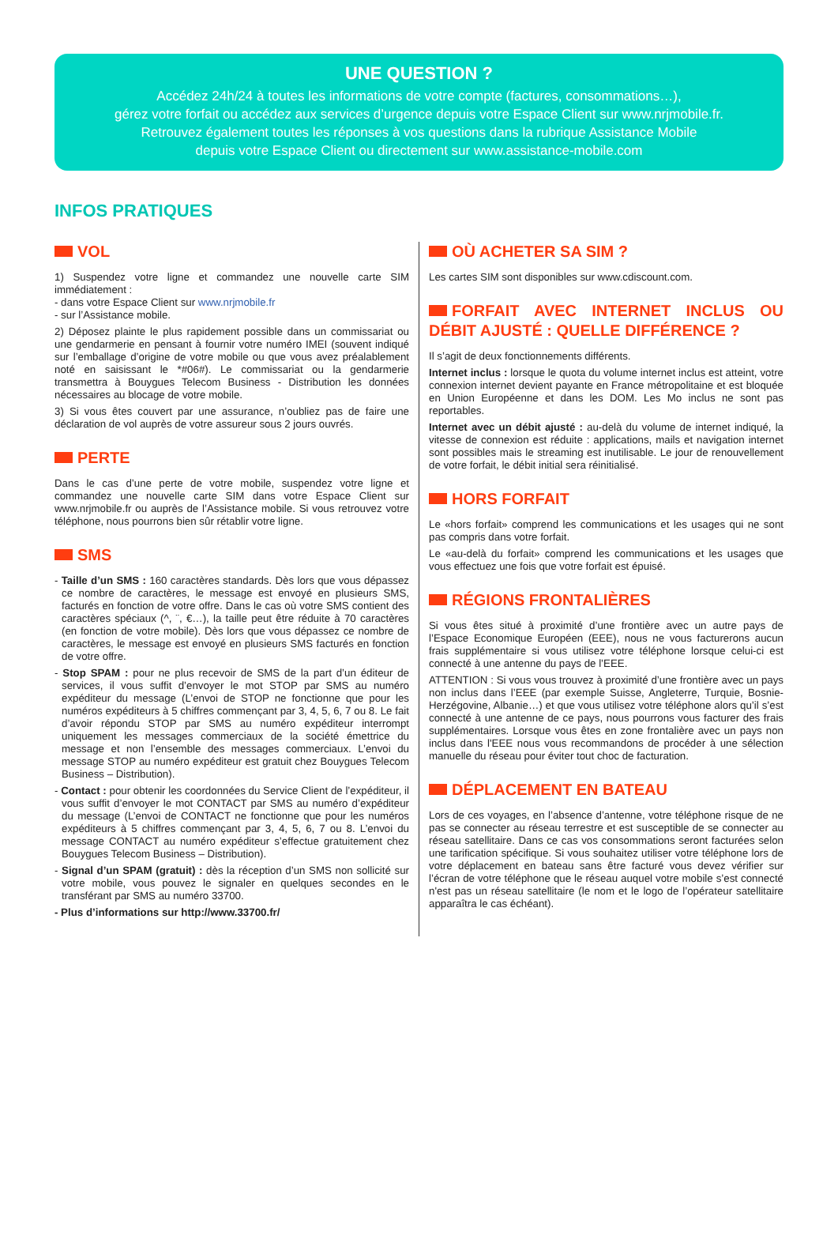UNE QUESTION ?
Accédez 24h/24 à toutes les informations de votre compte (factures, consommations…),
gérez votre forfait ou accédez aux services d’urgence depuis votre Espace Client sur www.nrjmobile.fr.
Retrouvez également toutes les réponses à vos questions dans la rubrique Assistance Mobile
depuis votre Espace Client ou directement sur www.assistance-mobile.com
INFOS PRATIQUES
VOL
1) Suspendez votre ligne et commandez une nouvelle carte SIM immédiatement :
- dans votre Espace Client sur www.nrjmobile.fr
- sur l’Assistance mobile.
2) Déposez plainte le plus rapidement possible dans un commissariat ou une gendarmerie en pensant à fournir votre numéro IMEI (souvent indiqué sur l’emballage d’origine de votre mobile ou que vous avez préalablement noté en saisissant le *#06#). Le commissariat ou la gendarmerie transmettra à Bouygues Telecom Business - Distribution les données nécessaires au blocage de votre mobile.
3) Si vous êtes couvert par une assurance, n’oubliez pas de faire une déclaration de vol auprès de votre assureur sous 2 jours ouvrés.
PERTE
Dans le cas d’une perte de votre mobile, suspendez votre ligne et commandez une nouvelle carte SIM dans votre Espace Client sur www.nrjmobile.fr ou auprès de l’Assistance mobile. Si vous retrouvez votre téléphone, nous pourrons bien sûr rétablir votre ligne.
SMS
- Taille d’un SMS : 160 caractères standards. Dès lors que vous dépassez ce nombre de caractères, le message est envoyé en plusieurs SMS, facturés en fonction de votre offre. Dans le cas où votre SMS contient des caractères spéciaux (^, ¨, €…), la taille peut être réduite à 70 caractères (en fonction de votre mobile). Dès lors que vous dépassez ce nombre de caractères, le message est envoyé en plusieurs SMS facturés en fonction de votre offre.
- Stop SPAM : pour ne plus recevoir de SMS de la part d’un éditeur de services, il vous suffit d’envoyer le mot STOP par SMS au numéro expéditeur du message (L’envoi de STOP ne fonctionne que pour les numéros expéditeurs à 5 chiffres commençant par 3, 4, 5, 6, 7 ou 8. Le fait d’avoir répondu STOP par SMS au numéro expéditeur interrompt uniquement les messages commerciaux de la société émettrice du message et non l’ensemble des messages commerciaux. L’envoi du message STOP au numéro expéditeur est gratuit chez Bouygues Telecom Business – Distribution).
- Contact : pour obtenir les coordonnées du Service Client de l’expéditeur, il vous suffit d’envoyer le mot CONTACT par SMS au numéro d’expéditeur du message (L’envoi de CONTACT ne fonctionne que pour les numéros expéditeurs à 5 chiffres commençant par 3, 4, 5, 6, 7 ou 8. L’envoi du message CONTACT au numéro expéditeur s’effectue gratuitement chez Bouygues Telecom Business – Distribution).
- Signal d’un SPAM (gratuit) : dès la réception d’un SMS non sollicité sur votre mobile, vous pouvez le signaler en quelques secondes en le transférant par SMS au numéro 33700.
- Plus d’informations sur http://www.33700.fr/
OÙ ACHETER SA SIM ?
Les cartes SIM sont disponibles sur www.cdiscount.com.
FORFAIT AVEC INTERNET INCLUS OU DÉBIT AJUSTÉ : QUELLE DIFFÉRENCE ?
Il s’agit de deux fonctionnements différents.
Internet inclus : lorsque le quota du volume internet inclus est atteint, votre connexion internet devient payante en France métropolitaine et est bloquée en Union Européenne et dans les DOM. Les Mo inclus ne sont pas reportables.
Internet avec un débit ajusté : au-delà du volume de internet indiqué, la vitesse de connexion est réduite : applications, mails et navigation internet sont possibles mais le streaming est inutilisable. Le jour de renouvellement de votre forfait, le débit initial sera réinitialisé.
HORS FORFAIT
Le «hors forfait» comprend les communications et les usages qui ne sont pas compris dans votre forfait.
Le «au-delà du forfait» comprend les communications et les usages que vous effectuez une fois que votre forfait est épuisé.
RÉGIONS FRONTALIÈRES
Si vous êtes situé à proximité d’une frontière avec un autre pays de l’Espace Economique Européen (EEE), nous ne vous facturerons aucun frais supplémentaire si vous utilisez votre téléphone lorsque celui-ci est connecté à une antenne du pays de l’EEE.
ATTENTION : Si vous vous trouvez à proximité d’une frontière avec un pays non inclus dans l’EEE (par exemple Suisse, Angleterre, Turquie, Bosnie-Herzégovine, Albanie…) et que vous utilisez votre téléphone alors qu’il s’est connecté à une antenne de ce pays, nous pourrons vous facturer des frais supplémentaires. Lorsque vous êtes en zone frontalière avec un pays non inclus dans l'EEE nous vous recommandons de procéder à une sélection manuelle du réseau pour éviter tout choc de facturation.
DÉPLACEMENT EN BATEAU
Lors de ces voyages, en l’absence d’antenne, votre téléphone risque de ne pas se connecter au réseau terrestre et est susceptible de se connecter au réseau satellitaire. Dans ce cas vos consommations seront facturées selon une tarification spécifique. Si vous souhaitez utiliser votre téléphone lors de votre déplacement en bateau sans être facturé vous devez vérifier sur l’écran de votre téléphone que le réseau auquel votre mobile s’est connecté n'est pas un réseau satellitaire (le nom et le logo de l’opérateur satellitaire apparaîtra le cas échéant).